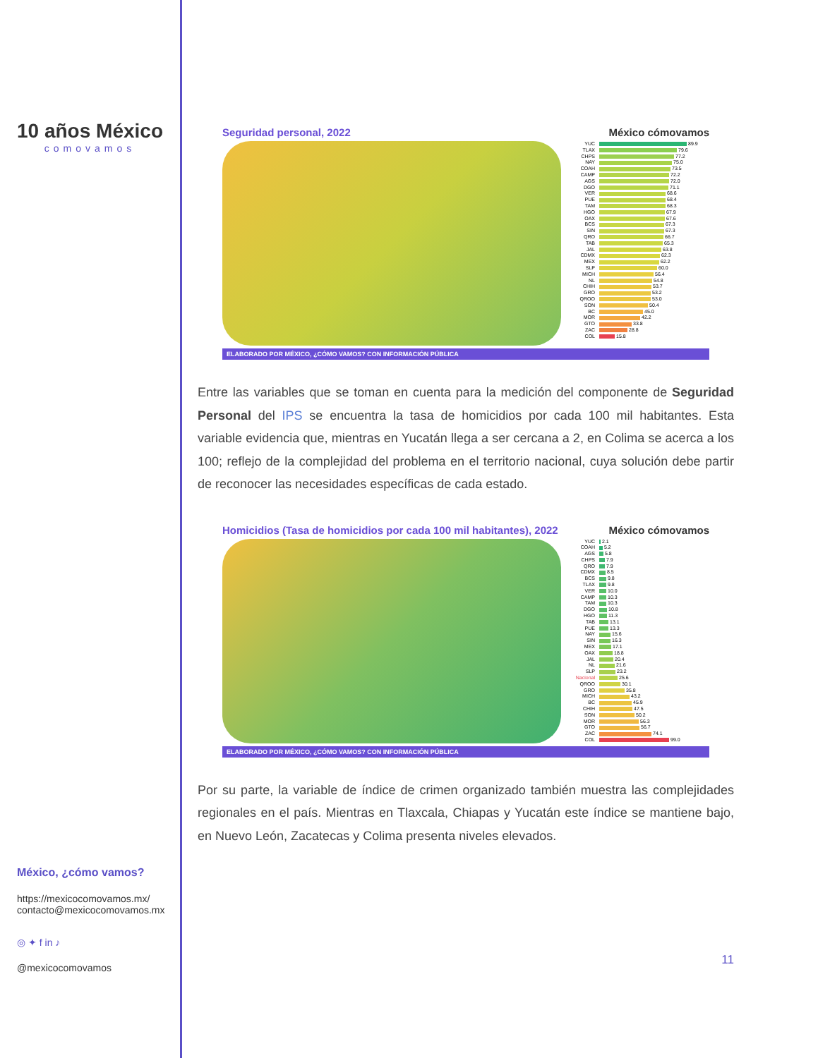10 años México
comovamos
México, ¿cómo vamos?
https://mexicocomovamos.mx/
contacto@mexicocomovamos.mx
◎ ✦ f in ♪
@mexicocomovamos
Seguridad personal, 2022 México cómovamos
YUC 89.9
TLAX 79.6
CHPS 77.2
NAY 75.0
COAH 73.5
CAMP 72.2
AGS 72.0
DGO 71.1
VER 68.6
PUE 68.4
TAM 68.3
HGO 67.9
OAX 67.6
BCS 67.3
SIN 67.3
QRO 66.7
TAB 65.3
JAL 63.8
CDMX 62.3
MEX 62.2
SLP 60.0
MICH 56.4
NL 54.8
CHIH 53.7
GRO 53.2
QROO 53.0
SON 50.4
BC 45.0
MOR 42.2
GTO 33.8
ZAC 28.8
COL 15.8
ELABORADO POR MÉXICO, ¿CÓMO VAMOS? CON INFORMACIÓN PÚBLICA
Entre las variables que se toman en cuenta para la medición del componente de Seguridad Personal del IPS se encuentra la tasa de homicidios por cada 100 mil habitantes. Esta variable evidencia que, mientras en Yucatán llega a ser cercana a 2, en Colima se acerca a los 100; reflejo de la complejidad del problema en el territorio nacional, cuya solución debe partir de reconocer las necesidades específicas de cada estado.
Homicidios (Tasa de homicidios por cada 100 mil habitantes), 2022 México cómovamos
YUC 2.1
COAH 5.2
AGS 5.8
CHPS 7.9
QRO 7.9
CDMX 8.5
BCS 9.8
TLAX 9.8
VER 10.0
CAMP 10.3
TAM 10.3
DGO 10.8
HGO 11.3
TAB 13.1
PUE 13.3
NAY 15.6
SIN 16.3
MEX 17.1
OAX 18.8
JAL 20.4
NL 21.6
SLP 23.2
Nacional 25.6
QROO 30.1
GRO 35.8
MICH 43.2
BC 45.9
CHIH 47.5
SON 50.2
MOR 56.3
GTO 56.7
ZAC 74.1
COL 99.0
ELABORADO POR MÉXICO, ¿CÓMO VAMOS? CON INFORMACIÓN PÚBLICA
Por su parte, la variable de índice de crimen organizado también muestra las complejidades regionales en el país. Mientras en Tlaxcala, Chiapas y Yucatán este índice se mantiene bajo, en Nuevo León, Zacatecas y Colima presenta niveles elevados.
11